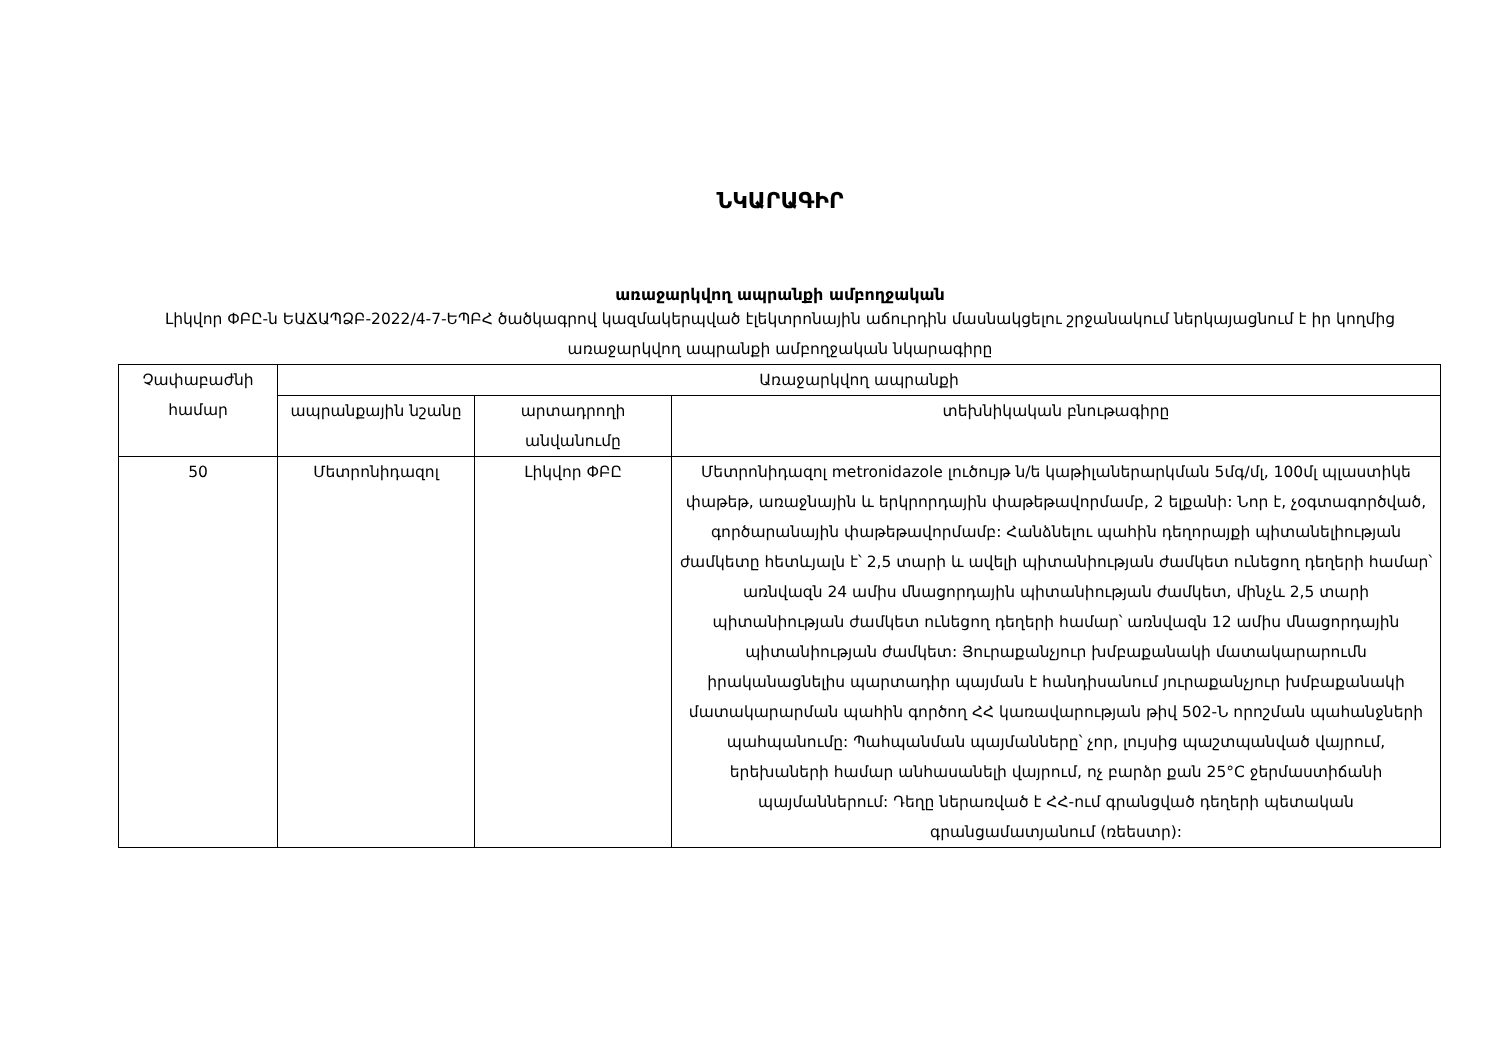ՆԿԱՐԱԳԻՐ
առաջարկվող ապրանքի ամբողջական
Լիկվոր ՓԲԸ-ն ԵԱՃԱՊՁԲ-2022/4-7-ԵՊԲՀ ծածկագրով կազմակերպված էլեկտրոնային աճուրդին մասնակցելու շրջանակում ներկայացնում է իր կողմից առաջարկվող ապրանքի ամբողջական նկարագիրը
| Չափաբաժնի համար | Առաջարկվող ապրանքի | | |
| --- | --- | --- | --- |
| | ապրանքային նշանը | արտադրողի անվանումը | տեխնիկական բնութագիրը |
| 50 | Մետրոնիդազոլ | Լիկվոր ՓԲԸ | Մետրոնիդազոլ metronidazole լուծույթ ն/ե կաթիլաներարկման 5մգ/մլ, 100մլ պլաստիկե փաթեթ, առաջնային և երկրորդային փաթեթավորմամբ, 2 ելքանի: Նոր է, չօգտագործված, գործարանային փաթեթավորմամբ: Հանձնելու պահին դեղորայքի պիտանելիության ժամկետը հետևյալն է՝ 2,5 տարի և ավելի պիտանիության ժամկետ ունեցող դեղերի համար՝ առնվազն 24 ամիս մնացորդային պիտանիության ժամկետ, մինչև 2,5 տարի պիտանիության ժամկետ ունեցող դեղերի համար՝ առնվազն 12 ամիս մնացորդային պիտանիության ժամկետ: Յուրաքանչյուր խմբաքանակի մատակարարումն իրականացնելիս պարտադիր պայման է հանդիսանում յուրաքանչյուր խմբաքանակի մատակարարման պահին գործող ՀՀ կառավարության թիվ 502-Ն որոշման պահանջների պահպանումը: Պահպանման պայմանները՝ չոր, լույսից պաշտպանված վայրում, երեխաների համար անհասանելի վայրում, ոչ բարձր քան 25°C ջերմաստիճանի պայմաններում: Դեղը ներառված է ՀՀ-ում գրանցված դեղերի պետական գրանցամատյանում (ռեեստր): |